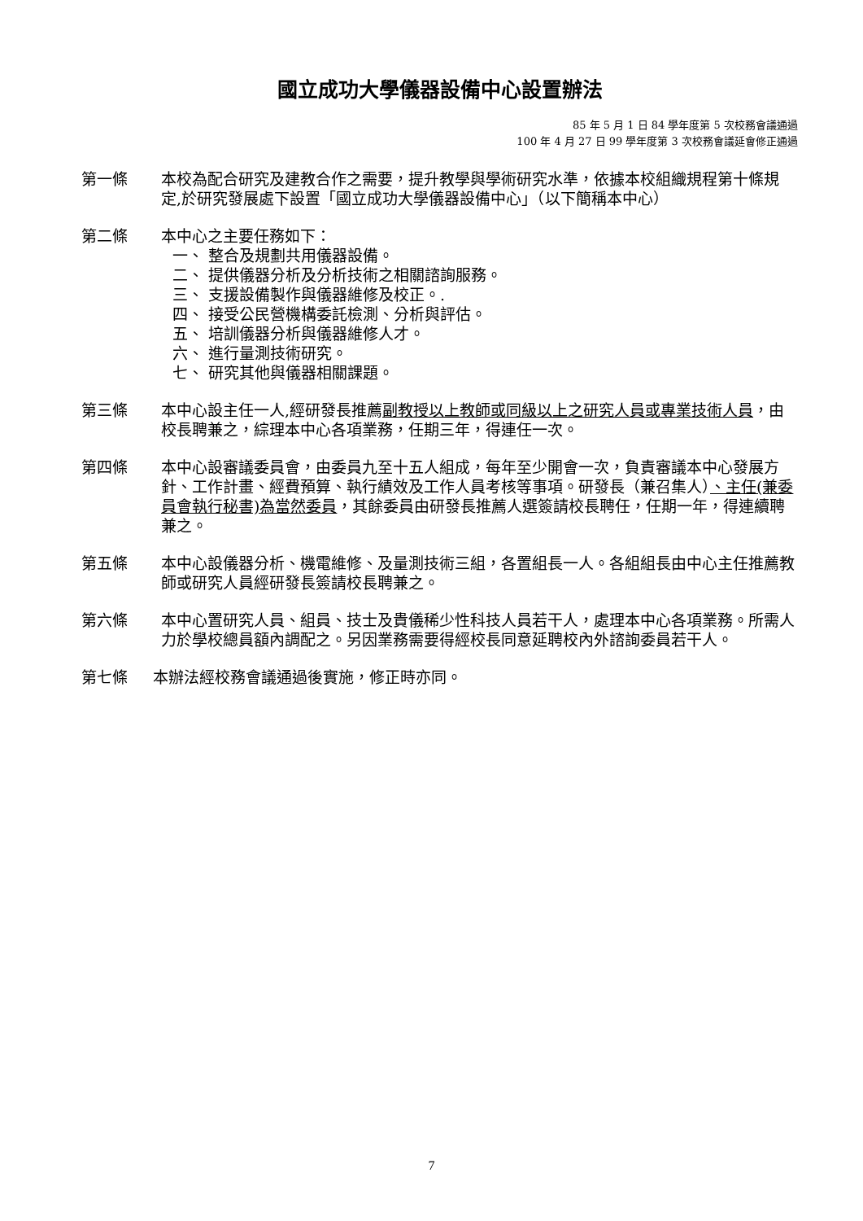國立成功大學儀器設備中心設置辦法
85 年 5 月 1 日 84 學年度第 5 次校務會議通過
100 年 4 月 27 日 99 學年度第 3 次校務會議延會修正通過
第一條 本校為配合研究及建教合作之需要，提升教學與學術研究水準，依據本校組織規程第十條規定,於研究發展處下設置「國立成功大學儀器設備中心」（以下簡稱本中心）
第二條 本中心之主要任務如下：
一、 整合及規劃共用儀器設備。
二、 提供儀器分析及分析技術之相關諮詢服務。
三、 支援設備製作與儀器維修及校正。.
四、 接受公民營機構委託檢測、分析與評估。
五、 培訓儀器分析與儀器維修人才。
六、 進行量測技術研究。
七、 研究其他與儀器相關課題。
第三條 本中心設主任一人,經研發長推薦副教授以上教師或同級以上之研究人員或專業技術人員，由校長聘兼之，綜理本中心各項業務，任期三年，得連任一次。
第四條 本中心設審議委員會，由委員九至十五人組成，每年至少開會一次，負責審議本中心發展方針、工作計畫、經費預算、執行績效及工作人員考核等事項。研發長（兼召集人）、主任(兼委員會執行秘書)為當然委員，其餘委員由研發長推薦人選簽請校長聘任，任期一年，得連續聘兼之。
第五條 本中心設儀器分析、機電維修、及量測技術三組，各置組長一人。各組組長由中心主任推薦教師或研究人員經研發長簽請校長聘兼之。
第六條 本中心置研究人員、組員、技士及貴儀稀少性科技人員若干人，處理本中心各項業務。所需人力於學校總員額內調配之。另因業務需要得經校長同意延聘校內外諮詢委員若干人。
第七條 本辦法經校務會議通過後實施，修正時亦同。
7